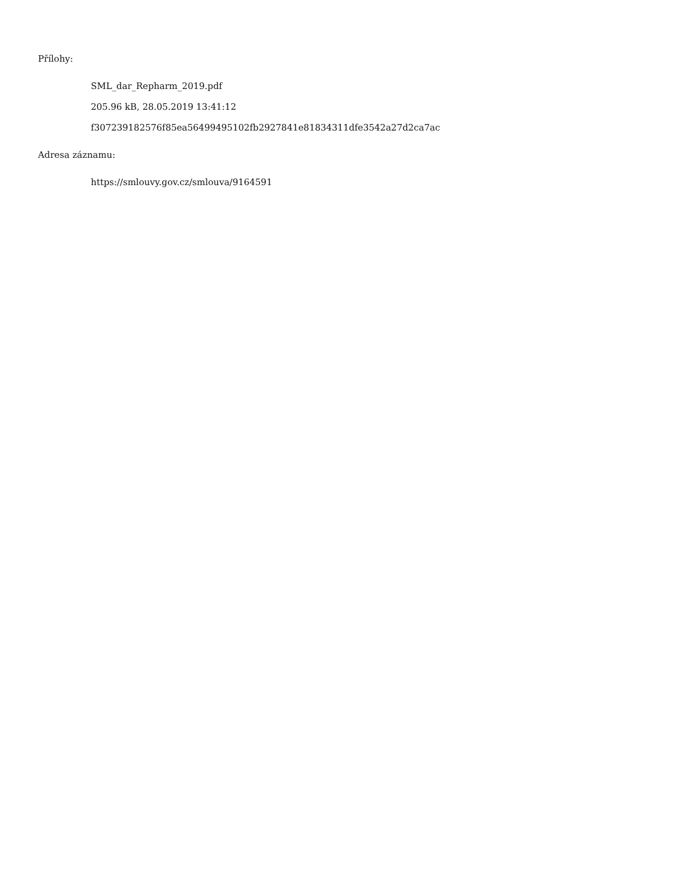Přílohy:
SML_dar_Repharm_2019.pdf
205.96 kB, 28.05.2019 13:41:12
f307239182576f85ea56499495102fb2927841e81834311dfe3542a27d2ca7ac
Adresa záznamu:
https://smlouvy.gov.cz/smlouva/9164591